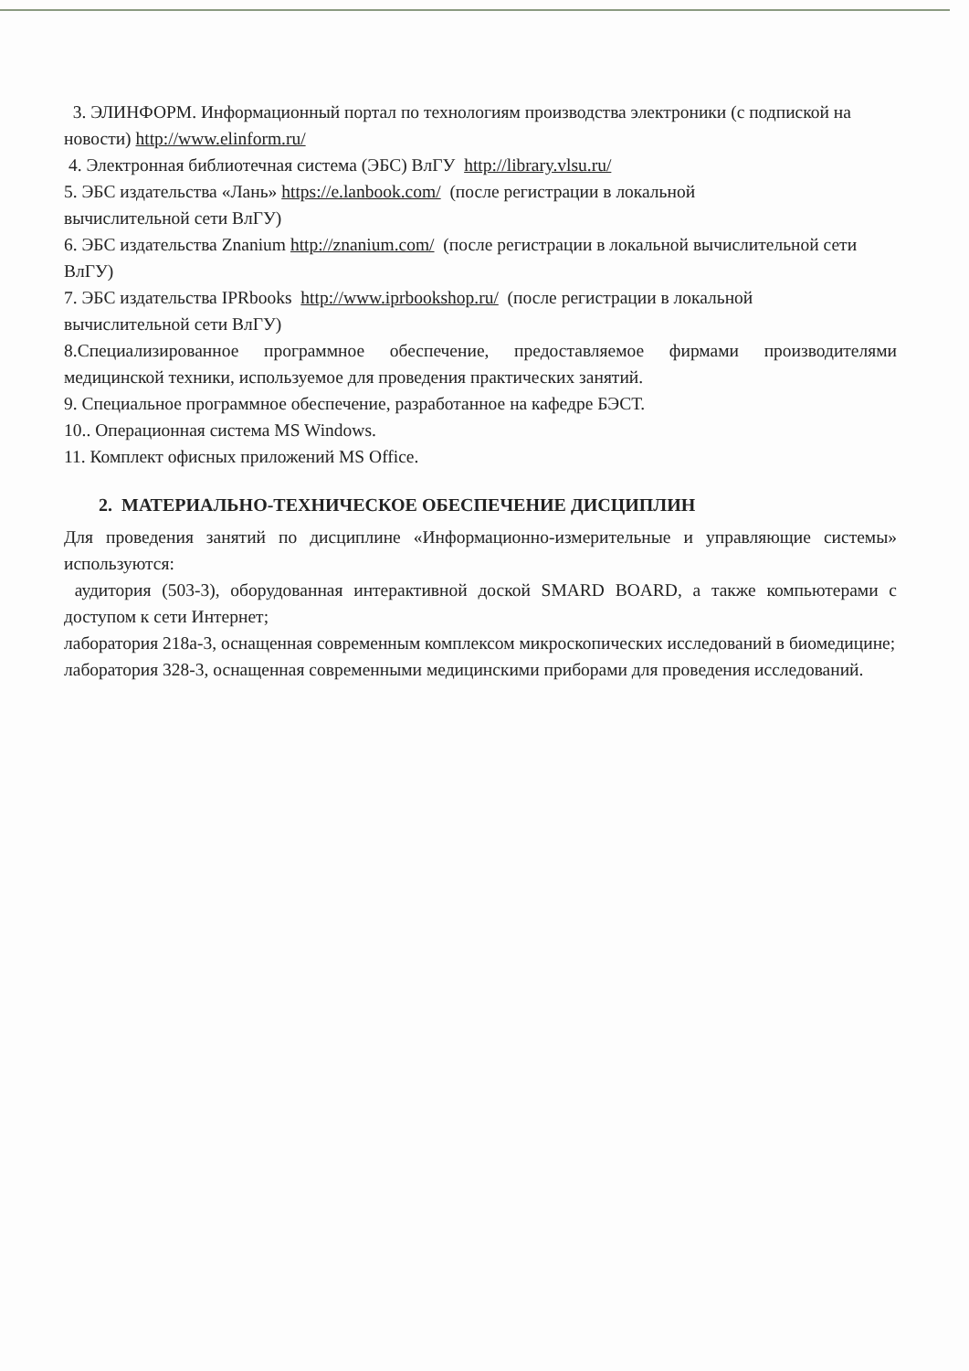3. ЭЛИНФОРМ. Информационный портал по технологиям производства электроники (с подпиской на новости) http://www.elinform.ru/
4. Электронная библиотечная система (ЭБС) ВлГУ http://library.vlsu.ru/
5. ЭБС издательства «Лань» https://e.lanbook.com/ (после регистрации в локальной
вычислительной сети ВлГУ)
6. ЭБС издательства Znanium http://znanium.com/ (после регистрации в локальной вычислительной сети ВлГУ)
7. ЭБС издательства IPRbooks http://www.iprbookshop.ru/ (после регистрации в локальной
вычислительной сети ВлГУ)
8.Специализированное программное обеспечение, предоставляемое фирмами производителями медицинской техники, используемое для проведения практических занятий.
9. Специальное программное обеспечение, разработанное на кафедре БЭСТ.
10.. Операционная система MS Windows.
11. Комплект офисных приложений MS Office.
2. МАТЕРИАЛЬНО-ТЕХНИЧЕСКОЕ ОБЕСПЕЧЕНИЕ ДИСЦИПЛИН
Для проведения занятий по дисциплине «Информационно-измерительные и управляющие системы» используются:
аудитория (503-3), оборудованная интерактивной доской SMARD BOARD, а также компьютерами с доступом к сети Интернет;
лаборатория 218а-3, оснащенная современным комплексом микроскопических исследований в биомедицине;
лаборатория 328-3, оснащенная современными медицинскими приборами для проведения исследований.